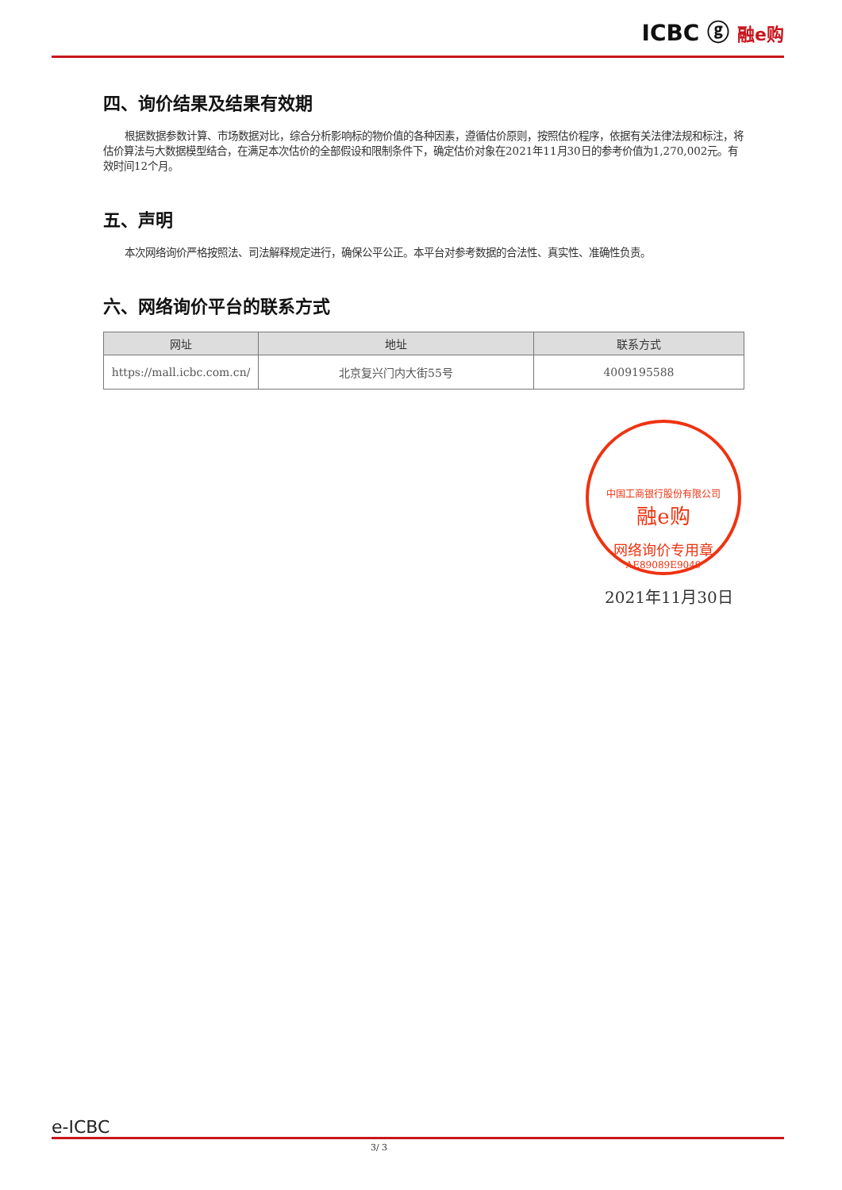ICBC ⓖ 融e购
四、询价结果及结果有效期
根据数据参数计算、市场数据对比，综合分析影响标的物价值的各种因素，遵循估价原则，按照估价程序，依据有关法律法规和标注，将估价算法与大数据模型结合，在满足本次估价的全部假设和限制条件下，确定估价对象在2021年11月30日的参考价值为1,270,002元。有效时间12个月。
五、声明
本次网络询价严格按照法、司法解释规定进行，确保公平公正。本平台对参考数据的合法性、真实性、准确性负责。
六、网络询价平台的联系方式
| 网址 | 地址 | 联系方式 |
| --- | --- | --- |
| https://mall.icbc.com.cn/ | 北京复兴门内大街55号 | 4009195588 |
中国工商银行股份有限公司
融e购
网络询价专用章
AE89089E9049
2021年11月30日
e-ICBC
3/ 3